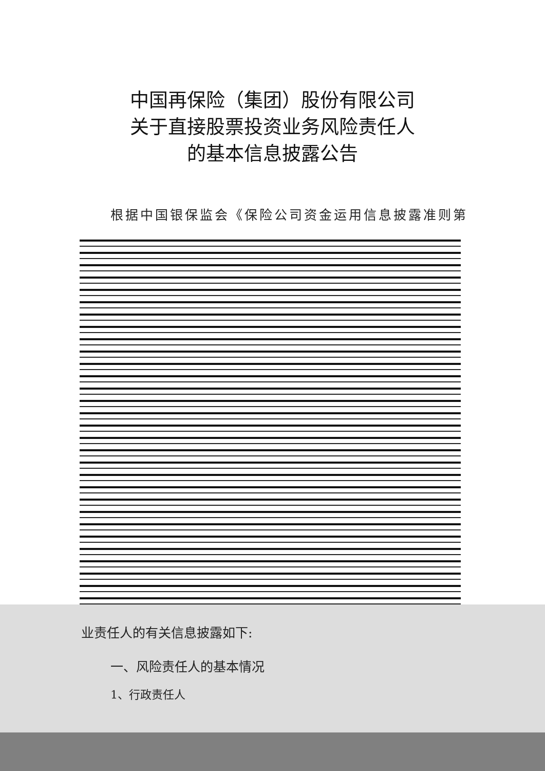中国再保险（集团）股份有限公司
关于直接股票投资业务风险责任人
的基本信息披露公告
根据中国银保监会《保险公司资金运用信息披露准则第
业责任人的有关信息披露如下:
一、风险责任人的基本情况
1、行政责任人